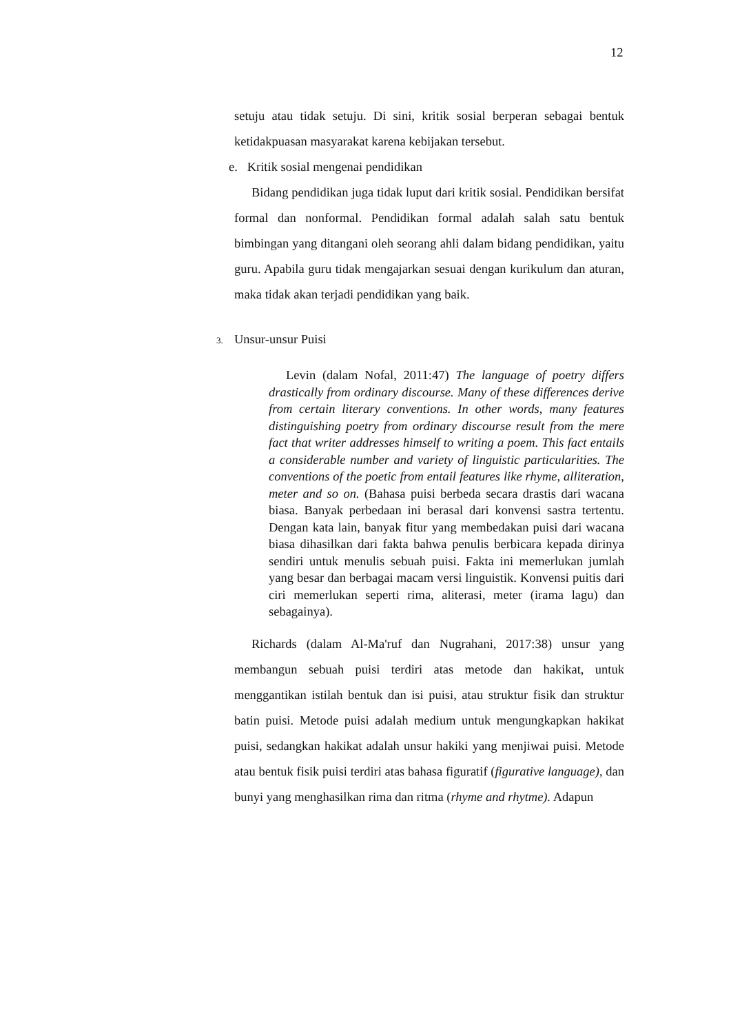12
setuju atau tidak setuju. Di sini, kritik sosial berperan sebagai bentuk ketidakpuasan masyarakat karena kebijakan tersebut.
e. Kritik sosial mengenai pendidikan
Bidang pendidikan juga tidak luput dari kritik sosial. Pendidikan bersifat formal dan nonformal. Pendidikan formal adalah salah satu bentuk bimbingan yang ditangani oleh seorang ahli dalam bidang pendidikan, yaitu guru. Apabila guru tidak mengajarkan sesuai dengan kurikulum dan aturan, maka tidak akan terjadi pendidikan yang baik.
3. Unsur-unsur Puisi
Levin (dalam Nofal, 2011:47) The language of poetry differs drastically from ordinary discourse. Many of these differences derive from certain literary conventions. In other words, many features distinguishing poetry from ordinary discourse result from the mere fact that writer addresses himself to writing a poem. This fact entails a considerable number and variety of linguistic particularities. The conventions of the poetic from entail features like rhyme, alliteration, meter and so on. (Bahasa puisi berbeda secara drastis dari wacana biasa. Banyak perbedaan ini berasal dari konvensi sastra tertentu. Dengan kata lain, banyak fitur yang membedakan puisi dari wacana biasa dihasilkan dari fakta bahwa penulis berbicara kepada dirinya sendiri untuk menulis sebuah puisi. Fakta ini memerlukan jumlah yang besar dan berbagai macam versi linguistik. Konvensi puitis dari ciri memerlukan seperti rima, aliterasi, meter (irama lagu) dan sebagainya).
Richards (dalam Al-Ma'ruf dan Nugrahani, 2017:38) unsur yang membangun sebuah puisi terdiri atas metode dan hakikat, untuk menggantikan istilah bentuk dan isi puisi, atau struktur fisik dan struktur batin puisi. Metode puisi adalah medium untuk mengungkapkan hakikat puisi, sedangkan hakikat adalah unsur hakiki yang menjiwai puisi. Metode atau bentuk fisik puisi terdiri atas bahasa figuratif (figurative language), dan bunyi yang menghasilkan rima dan ritma (rhyme and rhytme). Adapun